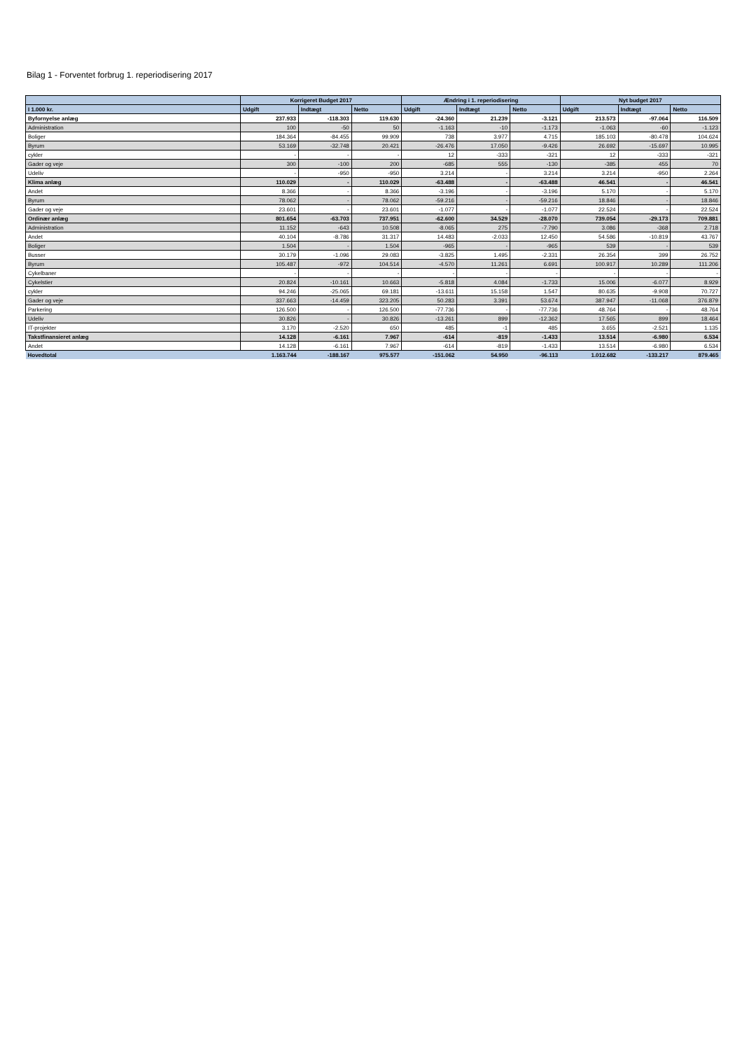Bilag 1 - Forventet forbrug 1. reperiodisering 2017
| | Korrigeret Budget 2017 | | | Ændring i 1. reperiodisering | | | Nyt budget 2017 | | |
| --- | --- | --- | --- | --- | --- | --- | --- | --- | --- |
| I 1.000 kr. | Udgift | Indtægt | Netto | Udgift | Indtægt | Netto | Udgift | Indtægt | Netto |
| Byfornyelse anlæg | 237.933 | -118.303 | 119.630 | -24.360 | 21.239 | -3.121 | 213.573 | -97.064 | 116.509 |
| Administration | 100 | -50 | 50 | -1.163 | -10 | -1.173 | -1.063 | -60 | -1.123 |
| Boliger | 184.364 | -84.455 | 99.909 | 738 | 3.977 | 4.715 | 185.103 | -80.478 | 104.624 |
| Byrum | 53.169 | -32.748 | 20.421 | -26.476 | 17.050 | -9.426 | 26.692 | -15.697 | 10.995 |
| cykler | - | - | - | 12 | -333 | -321 | 12 | -333 | -321 |
| Gader og veje | 300 | -100 | 200 | -685 | 555 | -130 | -385 | 455 | 70 |
| Udeliv | - | -950 | -950 | 3.214 | - | 3.214 | 3.214 | -950 | 2.264 |
| Klima anlæg | 110.029 | - | 110.029 | -63.488 | - | -63.488 | 46.541 | - | 46.541 |
| Andet | 8.366 | - | 8.366 | -3.196 | - | -3.196 | 5.170 | - | 5.170 |
| Byrum | 78.062 | - | 78.062 | -59.216 | - | -59.216 | 18.846 | - | 18.846 |
| Gader og veje | 23.601 | - | 23.601 | -1.077 | - | -1.077 | 22.524 | - | 22.524 |
| Ordinær anlæg | 801.654 | -63.703 | 737.951 | -62.600 | 34.529 | -28.070 | 739.054 | -29.173 | 709.881 |
| Administration | 11.152 | -643 | 10.508 | -8.065 | 275 | -7.790 | 3.086 | -368 | 2.718 |
| Andet | 40.104 | -8.786 | 31.317 | 14.483 | -2.033 | 12.450 | 54.586 | -10.819 | 43.767 |
| Boliger | 1.504 | - | 1.504 | -965 | - | -965 | 539 | - | 539 |
| Busser | 30.179 | -1.096 | 29.083 | -3.825 | 1.495 | -2.331 | 26.354 | 399 | 26.752 |
| Byrum | 105.487 | -972 | 104.514 | -4.570 | 11.261 | 6.691 | 100.917 | 10.289 | 111.206 |
| Cykelbaner | - | - | - | - | - | - | - | - | - |
| Cykelstier | 20.824 | -10.161 | 10.663 | -5.818 | 4.084 | -1.733 | 15.006 | -6.077 | 8.929 |
| cykler | 94.246 | -25.065 | 69.181 | -13.611 | 15.158 | 1.547 | 80.635 | -9.908 | 70.727 |
| Gader og veje | 337.663 | -14.459 | 323.205 | 50.283 | 3.391 | 53.674 | 387.947 | -11.068 | 376.879 |
| Parkering | 126.500 | - | 126.500 | -77.736 | - | -77.736 | 48.764 | - | 48.764 |
| Udeliv | 30.826 | - | 30.826 | -13.261 | 899 | -12.362 | 17.565 | 899 | 18.464 |
| IT-projekter | 3.170 | -2.520 | 650 | 485 | -1 | 485 | 3.655 | -2.521 | 1.135 |
| Takstfinansieret anlæg | 14.128 | -6.161 | 7.967 | -614 | -819 | -1.433 | 13.514 | -6.980 | 6.534 |
| Andet | 14.128 | -6.161 | 7.967 | -614 | -819 | -1.433 | 13.514 | -6.980 | 6.534 |
| Hovedtotal | 1.163.744 | -188.167 | 975.577 | -151.062 | 54.950 | -96.113 | 1.012.682 | -133.217 | 879.465 |